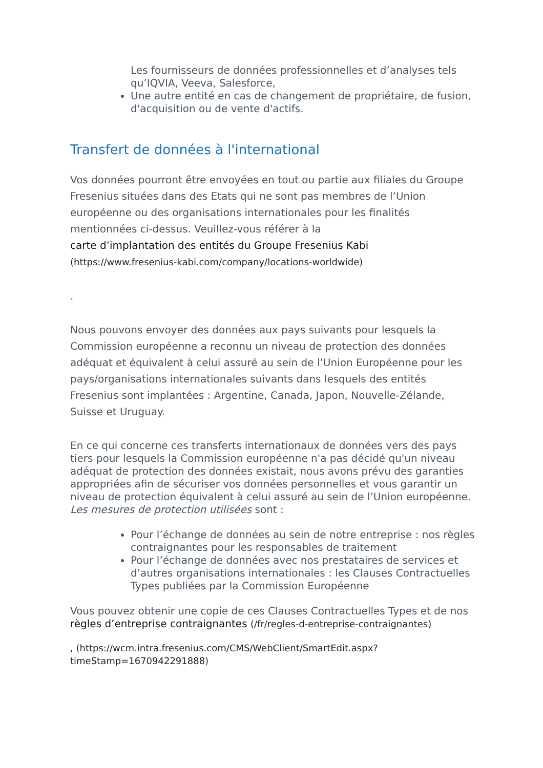Les fournisseurs de données professionnelles et d’analyses tels qu’IQVIA, Veeva, Salesforce,
Une autre entité en cas de changement de propriétaire, de fusion, d'acquisition ou de vente d'actifs.
Transfert de données à l'international
Vos données pourront être envoyées en tout ou partie aux filiales du Groupe Fresenius situées dans des Etats qui ne sont pas membres de l’Union européenne ou des organisations internationales pour les finalités mentionnées ci-dessus. Veuillez-vous référer à la
carte d’implantation des entités du Groupe Fresenius Kabi
(https://www.fresenius-kabi.com/company/locations-worldwide)
.
Nous pouvons envoyer des données aux pays suivants pour lesquels la Commission européenne a reconnu un niveau de protection des données adéquat et équivalent à celui assuré au sein de l’Union Européenne pour les pays/organisations internationales suivants dans lesquels des entités Fresenius sont implantées : Argentine, Canada, Japon, Nouvelle-Zélande, Suisse et Uruguay.
En ce qui concerne ces transferts internationaux de données vers des pays tiers pour lesquels la Commission européenne n'a pas décidé qu'un niveau adéquat de protection des données existait, nous avons prévu des garanties appropriées afin de sécuriser vos données personnelles et vous garantir un niveau de protection équivalent à celui assuré au sein de l’Union européenne.
Les mesures de protection utilisées sont :
Pour l’échange de données au sein de notre entreprise : nos règles contraignantes pour les responsables de traitement
Pour l’échange de données avec nos prestataires de services et d’autres organisations internationales : les Clauses Contractuelles Types publiées par la Commission Européenne
Vous pouvez obtenir une copie de ces Clauses Contractuelles Types et de nos
règles d’entreprise contraignantes (/fr/regles-d-entreprise-contraignantes)
, (https://wcm.intra.fresenius.com/CMS/WebClient/SmartEdit.aspx?timeStamp=1670942291888)